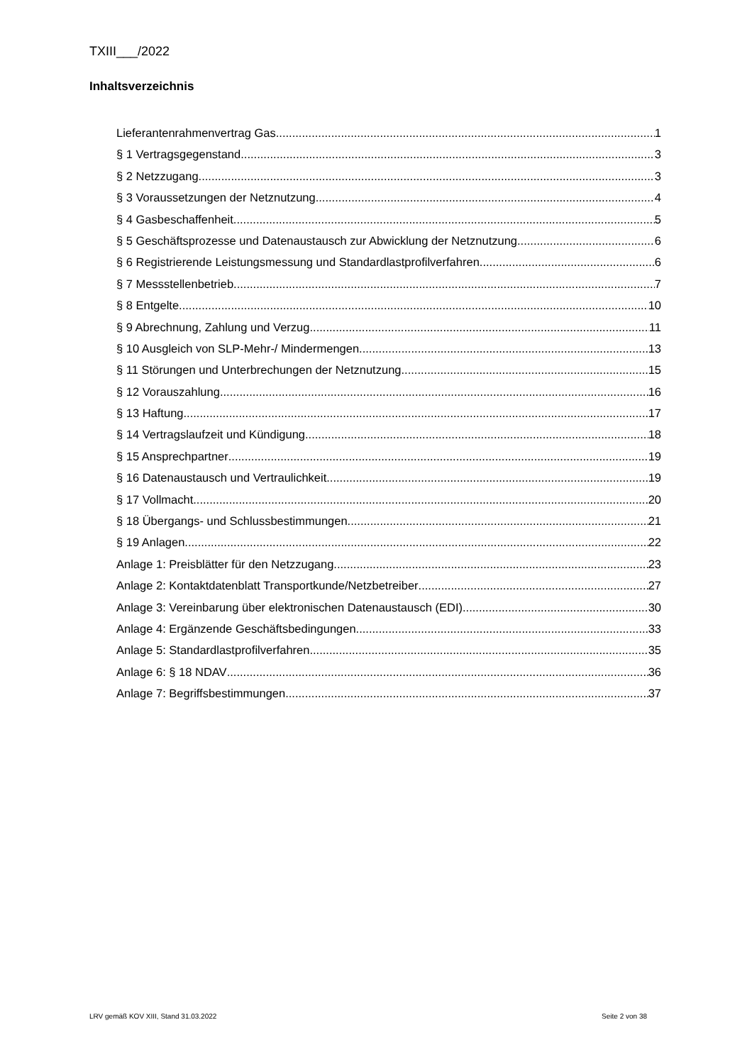TXIII___/2022
Inhaltsverzeichnis
Lieferantenrahmenvertrag Gas 1
§ 1 Vertragsgegenstand 3
§ 2 Netzzugang 3
§ 3 Voraussetzungen der Netznutzung 4
§ 4 Gasbeschaffenheit 5
§ 5 Geschäftsprozesse und Datenaustausch zur Abwicklung der Netznutzung 6
§ 6 Registrierende Leistungsmessung und Standardlastprofilverfahren 6
§ 7 Messstellenbetrieb 7
§ 8 Entgelte 10
§ 9 Abrechnung, Zahlung und Verzug 11
§ 10 Ausgleich von SLP-Mehr-/ Mindermengen 13
§ 11 Störungen und Unterbrechungen der Netznutzung 15
§ 12 Vorauszahlung 16
§ 13 Haftung 17
§ 14 Vertragslaufzeit und Kündigung 18
§ 15 Ansprechpartner 19
§ 16 Datenaustausch und Vertraulichkeit 19
§ 17 Vollmacht 20
§ 18 Übergangs- und Schlussbestimmungen 21
§ 19 Anlagen 22
Anlage 1: Preisblätter für den Netzzugang 23
Anlage 2: Kontaktdatenblatt Transportkunde/Netzbetreiber 27
Anlage 3: Vereinbarung über elektronischen Datenaustausch (EDI) 30
Anlage 4: Ergänzende Geschäftsbedingungen 33
Anlage 5: Standardlastprofilverfahren 35
Anlage 6: § 18 NDAV 36
Anlage 7: Begriffsbestimmungen 37
LRV gemäß KOV XIII, Stand 31.03.2022 Seite 2 von 38